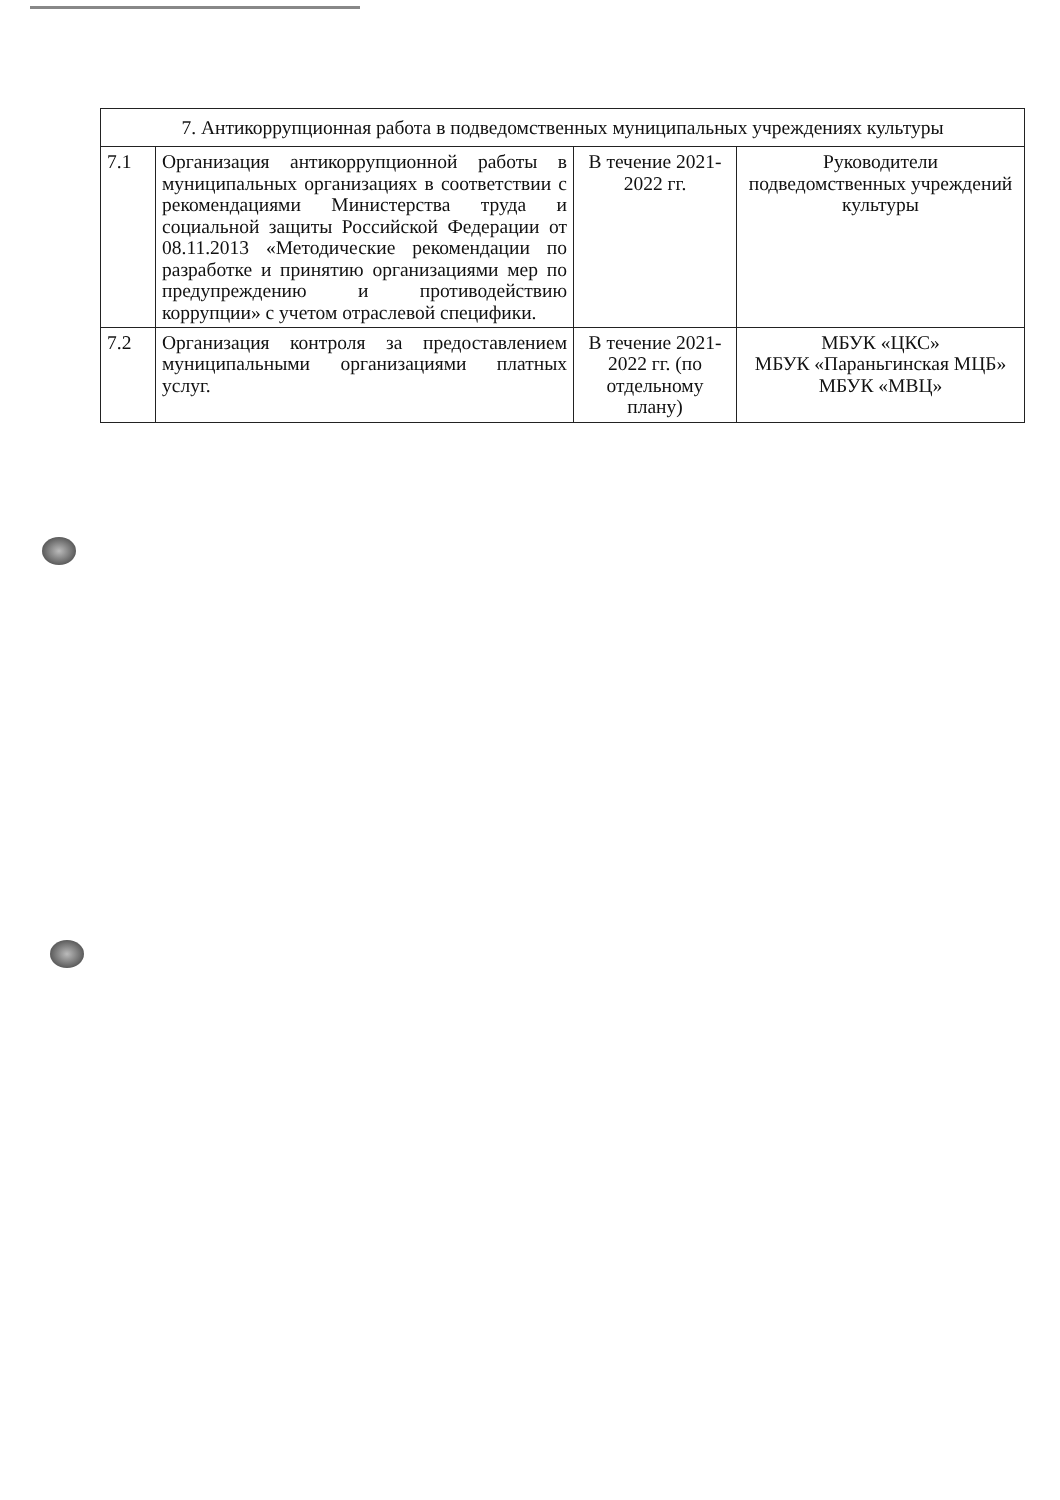| 7. Антикоррупционная работа в подведомственных муниципальных учреждениях культуры | | | |
| 7.1 | Организация антикоррупционной работы в муниципальных организациях в соответствии с рекомендациями Министерства труда и социальной защиты Российской Федерации от 08.11.2013 «Методические рекомендации по разработке и принятию организациями мер по предупреждению и противодействию коррупции» с учетом отраслевой специфики. | В течение 2021-2022 гг. | Руководители подведомственных учреждений культуры |
| 7.2 | Организация контроля за предоставлением муниципальными организациями платных услуг. | В течение 2021-2022 гг. (по отдельному плану) | МБУК «ЦКС» МБУК «Параньгинская МЦБ» МБУК «МВЦ» |